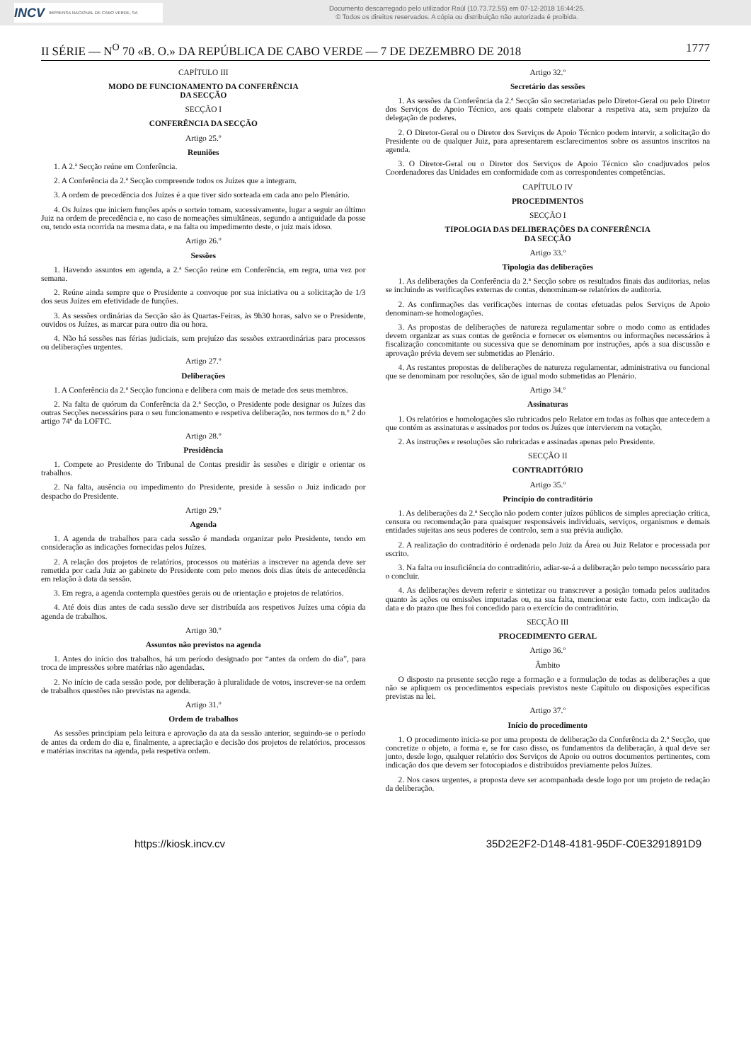INCV IMPRENSA NACIONAL DE CABO VERDE, SA
Documento descarregado pelo utilizador Raúl (10.73.72.55) em 07-12-2018 16:44:25.
© Todos os direitos reservados. A cópia ou distribuição não autorizada é proibida.
II SÉRIE — N<sup>O</sup> 70 «B. O.» DA REPÚBLICA DE CABO VERDE — 7 DE DEZEMBRO DE 2018 1777
CAPÍTULO III
MODO DE FUNCIONAMENTO DA CONFERÊNCIA
DA SECÇÃO
SECÇÃO I
CONFERÊNCIA DA SECÇÃO
Artigo 25.º
Reuniões
1. A 2.ª Secção reúne em Conferência.
2. A Conferência da 2.ª Secção compreende todos os Juízes que a integram.
3. A ordem de precedência dos Juízes é a que tiver sido sorteada em cada ano pelo Plenário.
4. Os Juízes que iniciem funções após o sorteio tomam, sucessivamente, lugar a seguir ao último Juiz na ordem de precedência e, no caso de nomeações simultâneas, segundo a antiguidade da posse ou, tendo esta ocorrida na mesma data, e na falta ou impedimento deste, o juiz mais idoso.
Artigo 26.º
Sessões
1. Havendo assuntos em agenda, a 2.ª Secção reúne em Conferência, em regra, uma vez por semana.
2. Reúne ainda sempre que o Presidente a convoque por sua iniciativa ou a solicitação de 1/3 dos seus Juízes em efetividade de funções.
3. As sessões ordinárias da Secção são às Quartas-Feiras, às 9h30 horas, salvo se o Presidente, ouvidos os Juízes, as marcar para outro dia ou hora.
4. Não há sessões nas férias judiciais, sem prejuízo das sessões extraordinárias para processos ou deliberações urgentes.
Artigo 27.º
Deliberações
1. A Conferência da 2.ª Secção funciona e delibera com mais de metade dos seus membros.
2. Na falta de quórum da Conferência da 2.ª Secção, o Presidente pode designar os Juízes das outras Secções necessários para o seu funcionamento e respetiva deliberação, nos termos do n.º 2 do artigo 74º da LOFTC.
Artigo 28.º
Presidência
1. Compete ao Presidente do Tribunal de Contas presidir às sessões e dirigir e orientar os trabalhos.
2. Na falta, ausência ou impedimento do Presidente, preside à sessão o Juiz indicado por despacho do Presidente.
Artigo 29.º
Agenda
1. A agenda de trabalhos para cada sessão é mandada organizar pelo Presidente, tendo em consideração as indicações fornecidas pelos Juízes.
2. A relação dos projetos de relatórios, processos ou matérias a inscrever na agenda deve ser remetida por cada Juiz ao gabinete do Presidente com pelo menos dois dias úteis de antecedência em relação à data da sessão.
3. Em regra, a agenda contempla questões gerais ou de orientação e projetos de relatórios.
4. Até dois dias antes de cada sessão deve ser distribuída aos respetivos Juízes uma cópia da agenda de trabalhos.
Artigo 30.º
Assuntos não previstos na agenda
1. Antes do início dos trabalhos, há um período designado por “antes da ordem do dia”, para troca de impressões sobre matérias não agendadas.
2. No início de cada sessão pode, por deliberação à pluralidade de votos, inscrever-se na ordem de trabalhos questões não previstas na agenda.
Artigo 31.º
Ordem de trabalhos
As sessões principiam pela leitura e aprovação da ata da sessão anterior, seguindo-se o período de antes da ordem do dia e, finalmente, a apreciação e decisão dos projetos de relatórios, processos e matérias inscritas na agenda, pela respetiva ordem.
Artigo 32.º
Secretário das sessões
1. As sessões da Conferência da 2.ª Secção são secretariadas pelo Diretor-Geral ou pelo Diretor dos Serviços de Apoio Técnico, aos quais compete elaborar a respetiva ata, sem prejuízo da delegação de poderes.
2. O Diretor-Geral ou o Diretor dos Serviços de Apoio Técnico podem intervir, a solicitação do Presidente ou de qualquer Juiz, para apresentarem esclarecimentos sobre os assuntos inscritos na agenda.
3. O Diretor-Geral ou o Diretor dos Serviços de Apoio Técnico são coadjuvados pelos Coordenadores das Unidades em conformidade com as correspondentes competências.
CAPÍTULO IV
PROCEDIMENTOS
SECÇÃO I
TIPOLOGIA DAS DELIBERAÇÕES DA CONFERÊNCIA
DA SECÇÃO
Artigo 33.º
Tipologia das deliberações
1. As deliberações da Conferência da 2.ª Secção sobre os resultados finais das auditorias, nelas se incluindo as verificações externas de contas, denominam-se relatórios de auditoria.
2. As confirmações das verificações internas de contas efetuadas pelos Serviços de Apoio denominam-se homologações.
3. As propostas de deliberações de natureza regulamentar sobre o modo como as entidades devem organizar as suas contas de gerência e fornecer os elementos ou informações necessários à fiscalização concomitante ou sucessiva que se denominam por instruções, após a sua discussão e aprovação prévia devem ser submetidas ao Plenário.
4. As restantes propostas de deliberações de natureza regulamentar, administrativa ou funcional que se denominam por resoluções, são de igual modo submetidas ao Plenário.
Artigo 34.º
Assinaturas
1. Os relatórios e homologações são rubricados pelo Relator em todas as folhas que antecedem a que contém as assinaturas e assinados por todos os Juízes que intervierem na votação.
2. As instruções e resoluções são rubricadas e assinadas apenas pelo Presidente.
SECÇÃO II
CONTRADITÓRIO
Artigo 35.º
Princípio do contraditório
1. As deliberações da 2.ª Secção não podem conter juízos públicos de simples apreciação crítica, censura ou recomendação para quaisquer responsáveis individuais, serviços, organismos e demais entidades sujeitas aos seus poderes de controlo, sem a sua prévia audição.
2. A realização do contraditório é ordenada pelo Juiz da Área ou Juiz Relator e processada por escrito.
3. Na falta ou insuficiência do contraditório, adiar-se-á a deliberação pelo tempo necessário para o concluir.
4. As deliberações devem referir e sintetizar ou transcrever a posição tomada pelos auditados quanto às ações ou omissões imputadas ou, na sua falta, mencionar este facto, com indicação da data e do prazo que lhes foi concedido para o exercício do contraditório.
SECÇÃO III
PROCEDIMENTO GERAL
Artigo 36.º
Âmbito
O disposto na presente secção rege a formação e a formulação de todas as deliberações a que não se apliquem os procedimentos especiais previstos neste Capítulo ou disposições específicas previstas na lei.
Artigo 37.º
Início do procedimento
1. O procedimento inicia-se por uma proposta de deliberação da Conferência da 2.ª Secção, que concretize o objeto, a forma e, se for caso disso, os fundamentos da deliberação, à qual deve ser junto, desde logo, qualquer relatório dos Serviços de Apoio ou outros documentos pertinentes, com indicação dos que devem ser fotocopiados e distribuídos previamente pelos Juízes.
2. Nos casos urgentes, a proposta deve ser acompanhada desde logo por um projeto de redação da deliberação.
https://kiosk.incv.cv 35D2E2F2-D148-4181-95DF-C0E3291891D9